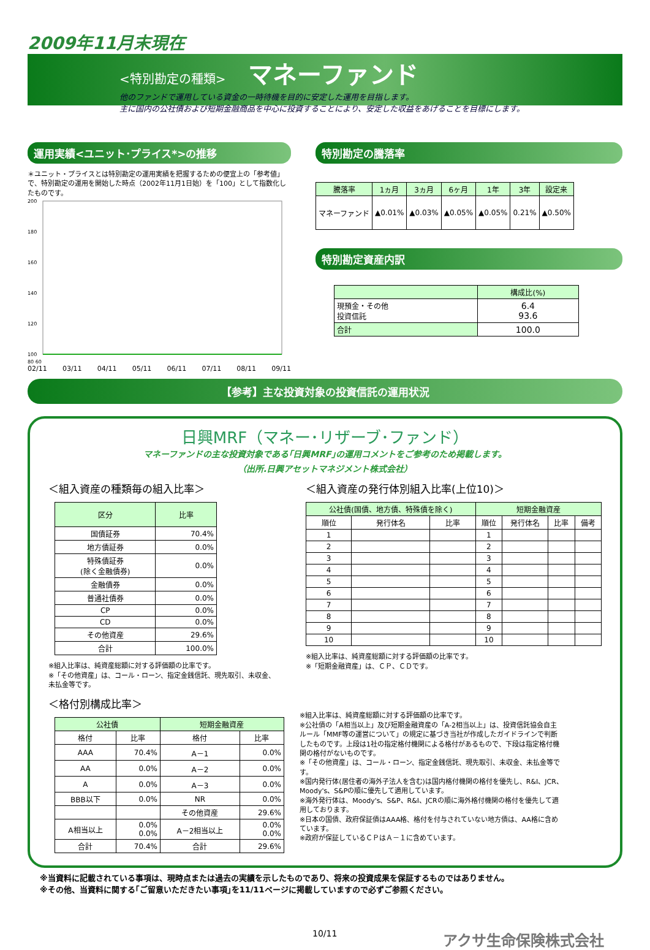2009年11月末現在
<特別勘定の種類> マネーファンド
他のファンドで運用している資金の一時待機を目的に安定した運用を目指します。
主に国内の公社債および短期金融商品を中心に投資することにより、安定した収益をあげることを目標にします。
運用実績<ユニット･プライス*>の推移
＊ユニット・プライスとは特別勘定の運用実績を把握するための便宜上の「参考値」で、特別勘定の運用を開始した時点（2002年11月1日始）を「100」として指数化したものです。
200
180
160
140
120
100
80 60
02/11 03/11 04/11 05/11 06/11 07/11 08/11 09/11
特別勘定の騰落率
| 騰落率 | 1ヵ月 | 3ヵ月 | 6ヶ月 | 1年 | 3年 | 設定来 |
| --- | --- | --- | --- | --- | --- | --- |
| マネーファンド | ▲0.01% | ▲0.03% | ▲0.05% | ▲0.05% | 0.21% | ▲0.50% |
特別勘定資産内訳
| | 構成比(%) |
| --- | --- |
| 現預金・その他 投資信託 | 6.4 93.6 |
| 合計 | 100.0 |
【参考】主な投資対象の投資信託の運用状況
日興MRF（マネー･リザーブ･ファンド）
マネーファンドの主な投資対象である｢日興MRF｣の運用コメントをご参考のため掲載します。
（出所.日興アセットマネジメント株式会社）
＜組入資産の種類毎の組入比率＞
| 区分 | 比率 |
| --- | --- |
| 国債証券 | 70.4% |
| 地方債証券 | 0.0% |
| 特殊債証券 (除く金融債券) | 0.0% |
| 金融債券 | 0.0% |
| 普通社債券 | 0.0% |
| CP | 0.0% |
| CD | 0.0% |
| その他資産 | 29.6% |
| 合計 | 100.0% |
※組入比率は、純資産総額に対する評価額の比率です。
※「その他資産」は、コール・ローン、指定金銭信託、現先取引、未収金、未払金等です。
＜組入資産の発行体別組入比率(上位10)＞
| 公社債(国債、地方債、特殊債を除く) | | | 短期金融資産 | | | |
| --- | --- | --- | --- | --- | --- | --- |
| 順位 | 発行体名 | 比率 | 順位 | 発行体名 | 比率 | 備考 |
| 1 | | | 1 | | | |
| 2 | | | 2 | | | |
| 3 | | | 3 | | | |
| 4 | | | 4 | | | |
| 5 | | | 5 | | | |
| 6 | | | 6 | | | |
| 7 | | | 7 | | | |
| 8 | | | 8 | | | |
| 9 | | | 9 | | | |
| 10 | | | 10 | | | |
※組入比率は、純資産総額に対する評価額の比率です。
※「短期金融資産」は、ＣＰ、ＣＤです。
＜格付別構成比率＞
| 公社債 | | 短期金融資産 | |
| --- | --- | --- | --- |
| 格付 | 比率 | 格付 | 比率 |
| AAA | 70.4% | A－1 | 0.0% |
| AA | 0.0% | A－2 | 0.0% |
| A | 0.0% | A－3 | 0.0% |
| BBB以下 | 0.0% | NR | 0.0% |
| | | その他資産 | 29.6% |
| A相当以上 | 0.0% 0.0% | A－2相当以上 | 0.0% 0.0% |
| 合計 | 70.4% | 合計 | 29.6% |
※組入比率は、純資産総額に対する評価額の比率です。
※公社債の「A相当以上」及び短期金融資産の「A-2相当以上」は、投資信託協会自主ルール「MMF等の運営について」の規定に基づき当社が作成したガイドラインで判断したものです。上段は1社の指定格付機関による格付があるもので、下段は指定格付機関の格付がないものです。
※「その他資産」は、コール・ローン、指定金銭信託、現先取引、未収金、未払金等です。
※国内発行体(居住者の海外子法人を含む)は国内格付機関の格付を優先し、R&I、JCR、Moody's、S&Pの順に優先して適用しています。
※海外発行体は、Moody's、S&P、R&I、JCRの順に海外格付機関の格付を優先して適用しております。
※日本の国債、政府保証債はAAA格、格付を付与されていない地方債は、AA格に含めています。
※政府が保証しているＣＰはＡ－１に含めています。
※当資料に記載されている事項は、現時点または過去の実績を示したものであり、将来の投資成果を保証するものではありません。
※その他、当資料に関する｢ご留意いただきたい事項｣を11/11ページに掲載していますので必ずご参照ください。
10/11 アクサ生命保険株式会社